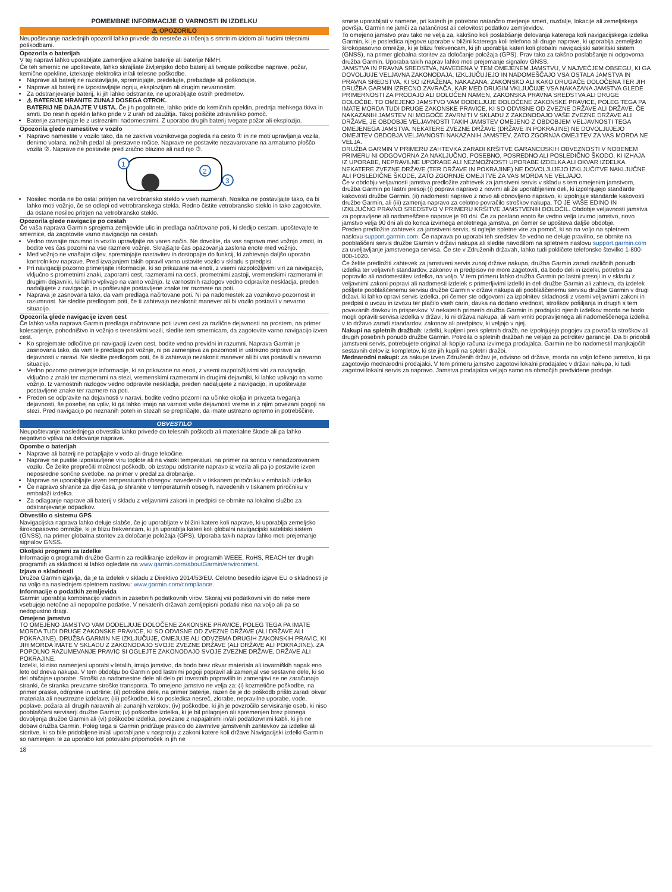POMEMBNE INFORMACIJE O VARNOSTI IN IZDELKU
⚠ OPOZORILO
Neupoštevanje naslednjih opozoril lahko privede do nesreče ali trčenja s smrtnim izidom ali hudimi telesnimi poškodbami.
Opozorila o baterijah
V tej napravi lahko uporabljate zamenljive alkalne baterije ali baterije NiMH.
Če teh smernic ne upoštevate, lahko skrajšate življenjsko dobo baterij ali tvegate poškodbe naprave, požar, kemične opekline, iztekanje elektrolita in/ali telesne poškodbe.
Naprave ali baterij ne razstavljajte, spreminjajte, predelujte, prebadajte ali poškodujte.
Naprave ali baterij ne izpostavljajte ognju, eksplozijam ali drugim nevarnostim.
Za odstranjevanje baterij, ki jih lahko odstranite, ne uporabljajte ostrih predmetov.
⚠ BATERIJE HRANITE ZUNAJ DOSEGA OTROK.
BATERIJ NE DAJAJTE V USTA. Če jih pogoltnete, lahko pride do kemičnih opeklin, predrtja mehkega tkiva in smrti. Do resnih opeklin lahko pride v 2 urah od zaužitja. Takoj poiščite zdravniško pomoč.
Baterije zamenjajte le z ustreznimi nadomestnimi. Z uporabo drugih baterij tvegate požar ali eksplozijo.
Opozorila glede namestitve v vozilo
Napravo namestite v vozilo tako, da ne zakriva voznikovega pogleda na cesto ① in ne moti upravljanja vozila, denimo volana, nožnih pedal ali prestavne ročice. Naprave ne postavite nezavarovane na armaturno ploščo vozila ②. Naprave ne postavite pred zračno blazino ali nad njo ③.
1
2
3
Nosilec morda ne bo ostal pritrjen na vetrobransko steklo v vseh razmerah. Nosilca ne postavljajte tako, da bi lahko moti vožnjo, če se odlepi od vetrobranskega stekla. Redno čistite vetrobransko steklo in tako zagotovite, da ostane nosilec pritrjen na vetrobransko steklo.
Opozorila glede navigacije po cestah
Če vaša naprava Garmin sprejema zemljevide ulic in predlaga načrtovane poti, ki sledijo cestam, upoštevajte te smernice, da zagotovite varno navigacijo na cestah.
Vedno ravnajte razumno in vozilo upravljajte na varen način. Ne dovolite, da vas naprava med vožnjo zmoti, in bodite ves čas pozorni na vse razmere vožnje. Skrajšajte čas opazovanja zaslona enote med vožnjo.
Med vožnjo ne vnašajte ciljev, spreminjajte nastavitev in dostopajte do funkcij, ki zahtevajo daljšo uporabo kontrolnikov naprave. Pred izvajanjem takih opravil varno ustavite vozilo v skladu s predpisi.
Pri navigaciji pozorno primerjajte informacije, ki so prikazane na enoti, z vsemi razpoložljivimi viri za navigacijo, vključno s prometnimi znaki, zaporami cest, razmerami na cesti, prometnimi zastoji, vremenskimi razmerami in drugimi dejavniki, ki lahko vplivajo na varno vožnjo. Iz varnostnih razlogov vedno odpravite neskladja, preden nadaljujete z navigacijo, in upoštevajte postavljene znake ter razmere na poti.
Naprava je zasnovana tako, da vam predlaga načrtovane poti. Ni pa nadomestek za voznikovo pozornost in razumnost. Ne sledite predlogom poti, če ti zahtevajo nezakonit manever ali bi vozilo postavili v nevarno situacijo.
Opozorila glede navigacije izven cest
Če lahko vaša naprava Garmin predlaga načrtovane poti izven cest za različne dejavnosti na prostem, na primer kolesarjenje, pohodništvo in vožnjo s terenskimi vozili, sledite tem smernicam, da zagotovite varno navigacijo izven cest.
Ko sprejemate odločitve pri navigaciji izven cest, bodite vedno previdni in razumni. Naprava Garmin je zasnovana tako, da vam le predlaga pot vožnje, ni pa zamenjava za pozornost in ustrezno pripravo za dejavnosti v naravi. Ne sledite predlogom poti, če ti zahtevajo nezakonit manever ali bi vas postavili v nevarno situacijo.
Vedno pozorno primerjajte informacije, ki so prikazane na enoti, z vsemi razpoložljivimi viri za navigacijo, vključno z znaki ter razmerami na stezi, vremenskimi razmerami in drugimi dejavniki, ki lahko vplivajo na varno vožnjo. Iz varnostnih razlogov vedno odpravite neskladja, preden nadaljujete z navigacijo, in upoštevajte postavljene znake ter razmere na poti.
Preden se odpravite na dejavnosti v naravi, bodite vedno pozorni na učinke okolja in privzeta tveganja dejavnosti, še posebej na vpliv, ki ga lahko imajo na varnost vaše dejavnosti vreme in z njim povezani pogoji na stezi. Pred navigacijo po neznanih poteh in stezah se prepričajte, da imate ustrezno opremo in potrebščine.
OBVESTILO
Neupoštevanje naslednjega obvestila lahko privede do telesnih poškodb ali materialne škode ali pa lahko negativno vpliva na delovanje naprave.
Opombe o baterijah
Naprave ali baterij ne potapljajte v vodo ali druge tekočine.
Naprave ne pustite izpostavljene viru toplote ali na visoki temperaturi, na primer na soncu v nenadzorovanem vozilu. Če želite preprečiti možnost poškodb, ob izstopu odstranite napravo iz vozila ali pa jo postavite izven neposredne sončne svetlobe, na primer v predal za drobnarije.
Naprave ne uporabljajte izven temperaturnih obsegov, navedenih v tiskanem priročniku v embalaži izdelka.
Če napravo shranite za dlje časa, jo shranite v temperaturnih obsegih, navedenih v tiskanem priročniku v embalaži izdelka.
Za odlaganje naprave ali baterij v skladu z veljavnimi zakoni in predpisi se obrnite na lokalno službo za odstranjevanje odpadkov.
Obvestilo o sistemu GPS
Navigacijska naprava lahko deluje slabše, če jo uporabljate v bližini katere koli naprave, ki uporablja zemeljsko širokopasovno omrežje, ki je blizu frekvencam, ki jih uporablja kateri koli globalni navigacijski satelitski sistem (GNSS), na primer globalna storitev za določanje položaja (GPS). Uporaba takih naprav lahko moti prejemanje signalov GNSS.
Okoljski programi za izdelke
Informacije o programih družbe Garmin za recikliranje izdelkov in programih WEEE, RoHS, REACH ter drugih programih za skladnost si lahko ogledate na www.garmin.com/aboutGarmin/environment.
Izjava o skladnosti
Družba Garmin izjavlja, da je ta izdelek v skladu z Direktivo 2014/53/EU. Celotno besedilo izjave EU o skladnosti je na voljo na naslednjem spletnem naslovu: www.garmin.com/compliance.
Informacije o podatkih zemljevida
Garmin uporablja kombinacijo vladnih in zasebnih podatkovnih virov. Skoraj vsi podatkovni viri do neke mere vsebujejo netočne ali nepopolne podatke. V nekaterih državah zemljepisni podatki niso na voljo ali pa so nedopustno dragi.
Omejeno jamstvo
TO OMEJENO JAMSTVO VAM DODELJUJE DOLOČENE ZAKONSKE PRAVICE, POLEG TEGA PA IMATE MORDA TUDI DRUGE ZAKONSKE PRAVICE, KI SO ODVISNE OD ZVEZNE DRŽAVE (ALI DRŽAVE ALI POKRAJINE). DRUŽBA GARMIN NE IZKLJUČUJE, OMEJUJE ALI ODVZEMA DRUGIH ZAKONSKIH PRAVIC, KI JIH MORDA IMATE V SKLADU Z ZAKONODAJO SVOJE ZVEZNE DRŽAVE (ALI DRŽAVE ALI POKRAJINE). ZA POPOLNO RAZUMEVANJE PRAVIC SI OGLEJTE ZAKONODAJO SVOJE ZVEZNE DRŽAVE, DRŽAVE ALI POKRAJINE.
Izdelki, ki niso namenjeni uporabi v letalih, imajo jamstvo, da bodo brez okvar materiala ali tovarniških napak eno leto od dneva nakupa. V tem obdobju bo Garmin pod lastnimi pogoji popravil ali zamenjal vse sestavne dele, ki so del običajne uporabe. Stroški za nadomestne dele ali delo pri tovrstnih popravilih in zamenjavi se ne zaračunajo stranki, če stranka prevzame stroške transporta. To omejeno jamstvo ne velja za: (i) kozmetične poškodbe, na primer praske, odrgnine in udrtine; (ii) potrošne dele, na primer baterije, razen če je do poškodb prišlo zaradi okvar materiala ali neustrezne izdelave; (iii) poškodbe, ki so posledica nesreč, zlorabe, nepravilne uporabe, vode, poplave, požara ali drugih naravnih ali zunanjih vzrokov; (iv) poškodbe, ki jih je povzročilo servisiranje oseb, ki niso pooblaščeni serviserji družbe Garmin; (v) poškodbe izdelka, ki je bil prilagojen ali spremenjen brez pisnega dovoljenja družbe Garmin ali (vi) poškodbe izdelka, povezane z napajalnimi in/ali podatkovnimi kabli, ki jih ne dobavi družba Garmin. Poleg tega si Garmin pridržuje pravico do zavrnitve jamstvenih zahtevkov za izdelke ali storitve, ki so bile pridobljene in/ali uporabljane v nasprotju z zakoni katere koli države.Navigacijski izdelki Garmin so namenjeni le za uporabo kot potovalni pripomoček in jih ne
smete uporabljati v namene, pri katerih je potrebno natančno merjenje smeri, razdalje, lokacije ali zemeljskega površja. Garmin ne jamči za natančnost ali celovitost podatkov zemljevidov.
To omejeno jamstvo prav tako ne velja za, kakršno koli poslabšanje delovanja katerega koli navigacijskega izdelka Garmin, ki je posledica njegove uporabe v bližini katerega koli telefona ali druge naprave, ki uporablja zemeljsko širokopasovno omrežje, ki je blizu frekvencam, ki jih uporablja kateri koli globalni navigacijski satelitski sistem (GNSS), na primer globalna storitev za določanje položaja (GPS). Prav tako za takšno poslabšanje ni odgovorna družba Garmin. Uporaba takih naprav lahko moti prejemanje signalov GNSS.
JAMSTVA IN PRAVNA SREDSTVA, NAVEDENA V TEM OMEJENEM JAMSTVU, V NAJVEČJEM OBSEGU, KI GA DOVOLJUJE VELJAVNA ZAKONODAJA, IZKLJUČUJEJO IN NADOMEŠČAJO VSA OSTALA JAMSTVA IN PRAVNA SREDSTVA, KI SO IZRAŽENA, NAKAZANA, ZAKONSKO ALI KAKO DRUGAČE DOLOČENA TER JIH DRUŽBA GARMIN IZRECNO ZAVRAČA, KAR MED DRUGIM VKLJUČUJE VSA NAKAZANA JAMSTVA GLEDE PRIMERNOSTI ZA PRODAJO ALI DOLOČEN NAMEN, ZAKONSKA PRAVNA SREDSTVA ALI DRUGE DOLOČBE. TO OMEJENO JAMSTVO VAM DODELJUJE DOLOČENE ZAKONSKE PRAVICE, POLEG TEGA PA IMATE MORDA TUDI DRUGE ZAKONSKE PRAVICE, KI SO ODVISNE OD ZVEZNE DRŽAVE ALI DRŽAVE. ČE NAKAZANIH JAMSTEV NI MOGOČE ZAVRNITI V SKLADU Z ZAKONODAJO VAŠE ZVEZNE DRŽAVE ALI DRŽAVE, JE OBDOBJE VELJAVNOSTI TAKIH JAMSTEV OMEJENO Z OBDOBJEM VELJAVNOSTI TEGA OMEJENEGA JAMSTVA. NEKATERE ZVEZNE DRŽAVE (DRŽAVE IN POKRAJINE) NE DOVOLJUJEJO OMEJITEV OBDOBJA VELJAVNOSTI NAKAZANIH JAMSTEV, ZATO ZGORNJA OMEJITEV ZA VAS MORDA NE VELJA.
DRUŽBA GARMIN V PRIMERU ZAHTEVKA ZARADI KRŠITVE GARANCIJSKIH OBVEZNOSTI V NOBENEM PRIMERU NI ODGOVORNA ZA NAKLJUČNO, POSEBNO, POSREDNO ALI POSLEDIČNO ŠKODO, KI IZHAJA IZ UPORABE, NEPRAVILNE UPORABE ALI NEZMOŽNOSTI UPORABE IZDELKA ALI OKVAR IZDELKA. NEKATERE ZVEZNE DRŽAVE (TER DRŽAVE IN POKRAJINE) NE DOVOLJUJEJO IZKLJUČITVE NAKLJUČNE ALI POSLEDIČNE ŠKODE, ZATO ZGORNJE OMEJITVE ZA VAS MORDA NE VELJAJO.
Če v obdobju veljavnosti jamstva predložite zahtevek za jamstveni servis v skladu s tem omejenim jamstvom, družba Garmin po lastni presoji (i) popravi napravo z novimi ali že uporabljenimi deli, ki izpolnjujejo standarde kakovosti družbe Garmin, (ii) nadomesti napravo z novo ali obnovljeno napravo, ki izpolnjuje standarde kakovosti družbe Garmin, ali (iii) zamenja napravo za celotno povračilo stroškov nakupa. TO JE VAŠE EDINO IN IZKLJUČNO PRAVNO SREDSTVO V PRIMERU KRŠITVE JAMSTVENIH DOLOČIL. Obdobje veljavnosti jamstva za popravljene ali nadomeščene naprave je 90 dni. Če za poslano enoto še vedno velja izvirno jamstvo, novo jamstvo velja 90 dni ali do konca izvirnega enoletnega jamstva, pri čemer se upošteva daljše obdobje.
Preden predložite zahtevek za jamstveni servis, si oglejte spletne vire za pomoč, ki so na voljo na spletnem naslovu support.garmin.com. Če naprava po uporabi teh sredstev še vedno ne deluje pravilno, se obrnite na pooblaščeni servis družbe Garmin v državi nakupa ali sledite navodilom na spletnem naslovu support.garmin.com za uveljavljanje jamstvenega servisa. Če ste v Združenih državah, lahko tudi pokličete telefonsko številko 1-800-800-1020.
Če želite predložiti zahtevek za jamstveni servis zunaj države nakupa, družba Garmin zaradi različnih ponudb izdelka ter veljavnih standardov, zakonov in predpisov ne more zagotoviti, da bodo deli in izdelki, potrebni za popravilo ali nadomestitev izdelka, na voljo. V tem primeru lahko družba Garmin po lastni presoji in v skladu z veljavnimi zakoni popravi ali nadomesti izdelek s primerljivimi izdelki in deli družbe Garmin ali zahteva, da izdelek pošljete pooblaščenemu servisu družbe Garmin v državi nakupa ali pooblaščenemu servisu družbe Garmin v drugi državi, ki lahko opravi servis izdelka, pri čemer ste odgovorni za izpolnitev skladnosti z vsemi veljavnimi zakoni in predpisi o uvozu in izvozu ter plačilo vseh carin, davka na dodano vrednost, stroškov pošiljanja in drugih s tem povezanih davkov in prispevkov. V nekaterih primerih družba Garmin in prodajalci njenih izdelkov morda ne bodo mogli opraviti servisa izdelka v državi, ki ni država nakupa, ali vam vrniti popravljenega ali nadomeščenega izdelka v to državo zaradi standardov, zakonov ali predpisov, ki veljajo v njej.
Nakupi na spletnih dražbah: izdelki, kupljeni prek spletnih dražb, ne izpolnjujejo pogojev za povračila stroškov ali drugih posebnih ponudb družbe Garmin. Potrdila o spletnih dražbah ne veljajo za potrditev garancije. Da bi pridobili jamstveni servis, potrebujete original ali kopijo računa izvirnega prodajalca. Garmin ne bo nadomestil manjkajočih sestavnih delov iz kompletov, ki ste jih kupili na spletni dražbi.
Mednarodni nakupi: za nakupe izven Združenih držav je, odvisno od države, morda na voljo ločeno jamstvo, ki ga zagotovijo mednarodni prodajalci. V tem primeru jamstvo zagotovi lokalni prodajalec v državi nakupa, ki tudi zagotovi lokalni servis za napravo. Jamstva prodajalca veljajo samo na območjih predvidene prodaje.
18